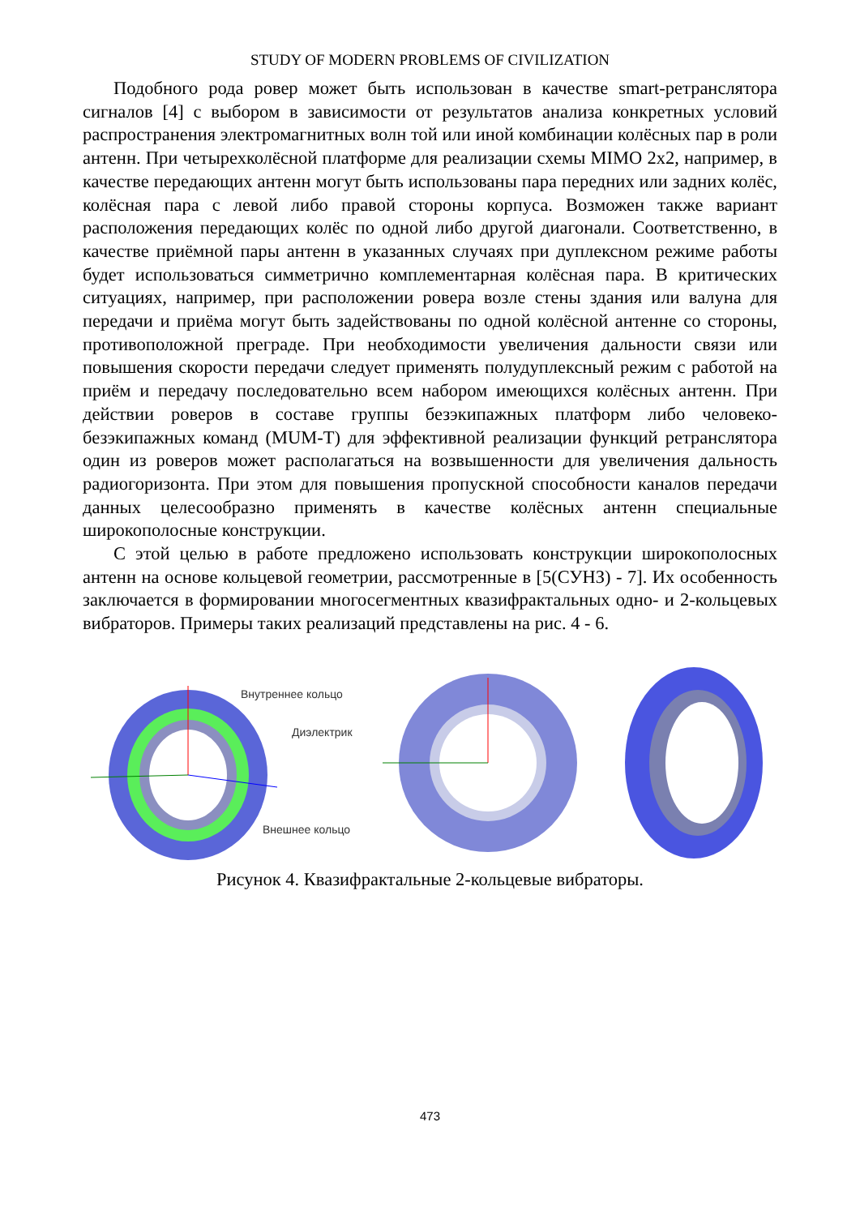STUDY OF MODERN PROBLEMS OF CIVILIZATION
Подобного рода ровер может быть использован в качестве smart-ретранслятора сигналов [4] с выбором в зависимости от результатов анализа конкретных условий распространения электромагнитных волн той или иной комбинации колёсных пар в роли антенн. При четырехколёсной платформе для реализации схемы MIMO 2x2, например, в качестве передающих антенн могут быть использованы пара передних или задних колёс, колёсная пара с левой либо правой стороны корпуса. Возможен также вариант расположения передающих колёс по одной либо другой диагонали. Соответственно, в качестве приёмной пары антенн в указанных случаях при дуплексном режиме работы будет использоваться симметрично комплементарная колёсная пара. В критических ситуациях, например, при расположении ровера возле стены здания или валуна для передачи и приёма могут быть задействованы по одной колёсной антенне со стороны, противоположной преграде. При необходимости увеличения дальности связи или повышения скорости передачи следует применять полудуплексный режим с работой на приём и передачу последовательно всем набором имеющихся колёсных антенн. При действии роверов в составе группы безэкипажных платформ либо человеко-безэкипажных команд (MUM-T) для эффективной реализации функций ретранслятора один из роверов может располагаться на возвышенности для увеличения дальность радиогоризонта. При этом для повышения пропускной способности каналов передачи данных целесообразно применять в качестве колёсных антенн специальные широкополосные конструкции.
С этой целью в работе предложено использовать конструкции широкополосных антенн на основе кольцевой геометрии, рассмотренные в [5(СУНЗ) - 7]. Их особенность заключается в формировании многосегментных квазифрактальных одно- и 2-кольцевых вибраторов. Примеры таких реализаций представлены на рис. 4 - 6.
Внутреннее кольцо
Диэлектрик
Внешнее кольцо
Рисунок 4. Квазифрактальные 2-кольцевые вибраторы.
473